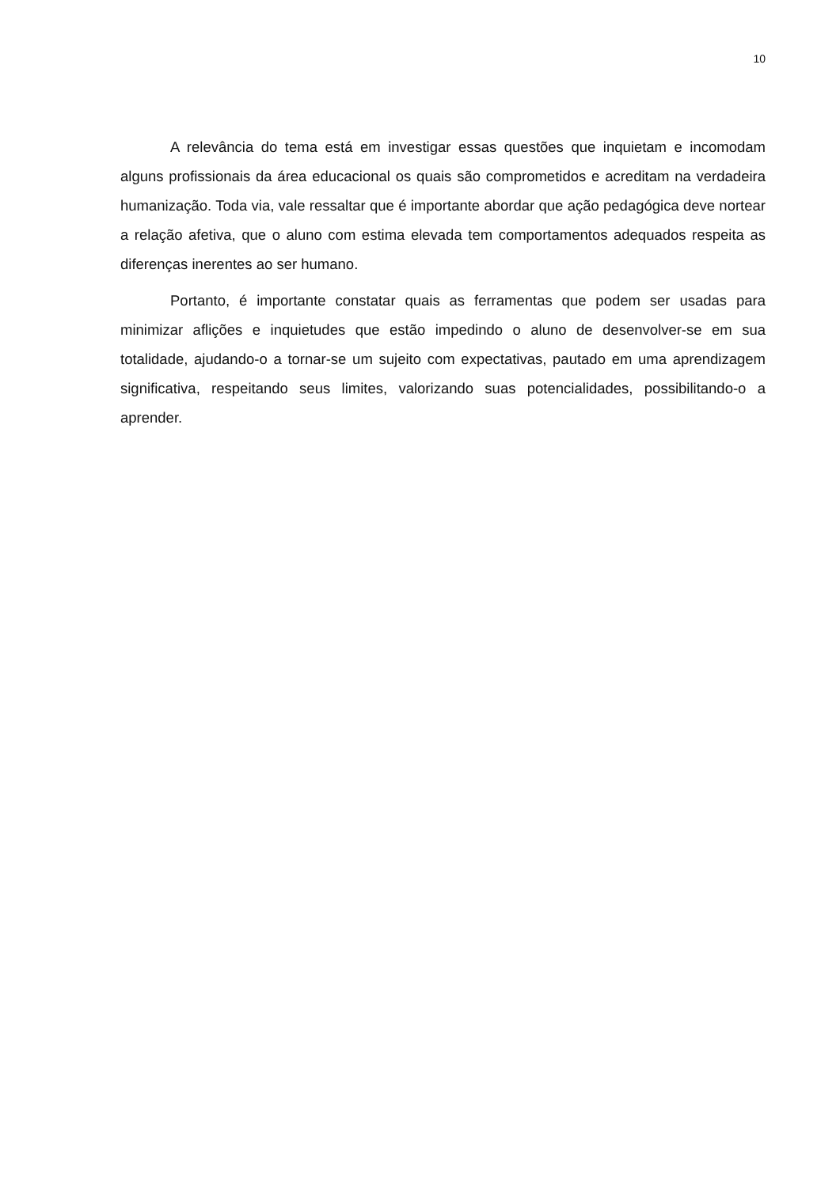10
A relevância do tema está em investigar essas questões que inquietam e incomodam alguns profissionais da área educacional os quais são comprometidos e acreditam na verdadeira humanização. Toda via, vale ressaltar que é importante abordar que ação pedagógica deve nortear a relação afetiva, que o aluno com estima elevada tem comportamentos adequados respeita as diferenças inerentes ao ser humano.
Portanto, é importante constatar quais as ferramentas que podem ser usadas para minimizar aflições e inquietudes que estão impedindo o aluno de desenvolver-se em sua totalidade, ajudando-o a tornar-se um sujeito com expectativas, pautado em uma aprendizagem significativa, respeitando seus limites, valorizando suas potencialidades, possibilitando-o a aprender.